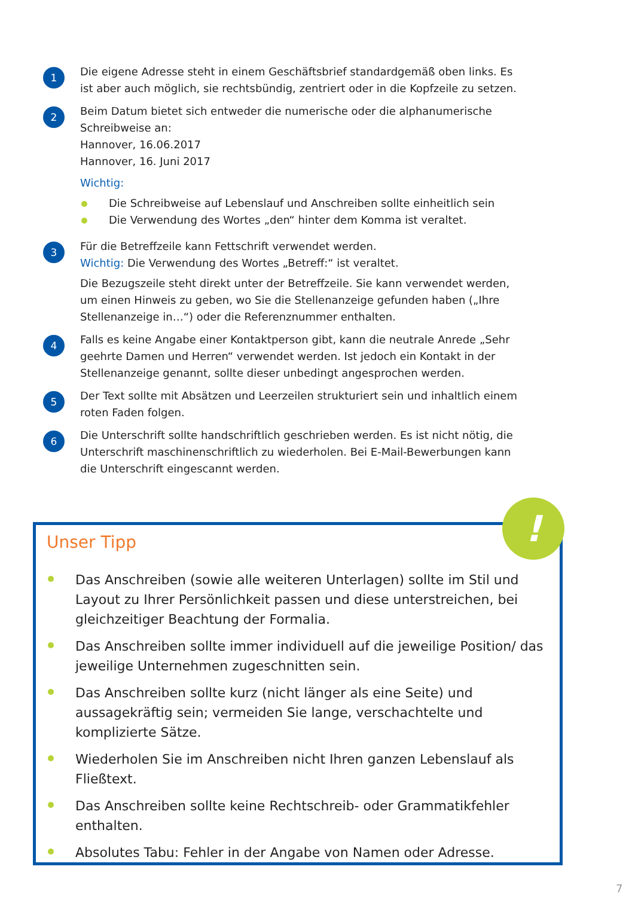1
Die eigene Adresse steht in einem Geschäftsbrief standardgemäß oben links. Es ist aber auch möglich, sie rechtsbündig, zentriert oder in die Kopfzeile zu setzen.
2
Beim Datum bietet sich entweder die numerische oder die alphanumerische Schreibweise an:
Hannover, 16.06.2017
Hannover, 16. Juni 2017
Wichtig:
Die Schreibweise auf Lebenslauf und Anschreiben sollte einheitlich sein
Die Verwendung des Wortes „den“ hinter dem Komma ist veraltet.
3
Für die Betreffzeile kann Fettschrift verwendet werden.
Wichtig: Die Verwendung des Wortes „Betreff:“ ist veraltet.
Die Bezugszeile steht direkt unter der Betreffzeile. Sie kann verwendet werden, um einen Hinweis zu geben, wo Sie die Stellenanzeige gefunden haben („Ihre Stellenanzeige in…“) oder die Referenznummer enthalten.
4
Falls es keine Angabe einer Kontaktperson gibt, kann die neutrale Anrede „Sehr geehrte Damen und Herren“ verwendet werden. Ist jedoch ein Kontakt in der Stellenanzeige genannt, sollte dieser unbedingt angesprochen werden.
5
Der Text sollte mit Absätzen und Leerzeilen strukturiert sein und inhaltlich einem roten Faden folgen.
6
Die Unterschrift sollte handschriftlich geschrieben werden. Es ist nicht nötig, die Unterschrift maschinenschriftlich zu wiederholen. Bei E-Mail-Bewerbungen kann die Unterschrift eingescannt werden.
Unser Tipp
Das Anschreiben (sowie alle weiteren Unterlagen) sollte im Stil und Layout zu Ihrer Persönlichkeit passen und diese unterstreichen, bei gleichzeitiger Beachtung der Formalia.
Das Anschreiben sollte immer individuell auf die jeweilige Position/ das jeweilige Unternehmen zugeschnitten sein.
Das Anschreiben sollte kurz (nicht länger als eine Seite) und aussagekräftig sein; vermeiden Sie lange, verschachtelte und komplizierte Sätze.
Wiederholen Sie im Anschreiben nicht Ihren ganzen Lebenslauf als Fließtext.
Das Anschreiben sollte keine Rechtschreib- oder Grammatikfehler enthalten.
Absolutes Tabu: Fehler in der Angabe von Namen oder Adresse.
!
7